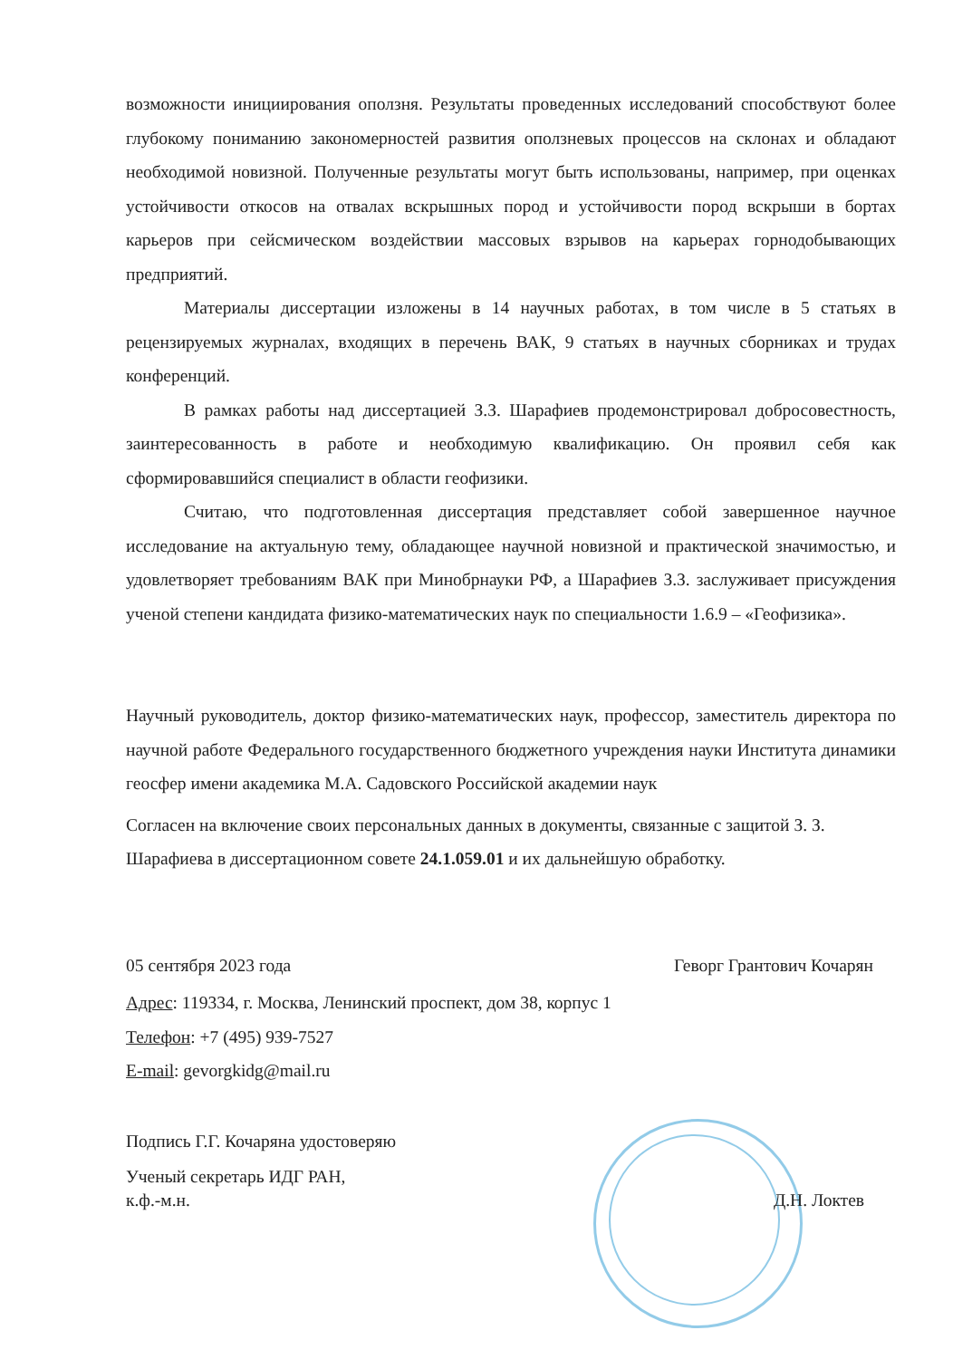возможности инициирования оползня. Результаты проведенных исследований способствуют более глубокому пониманию закономерностей развития оползневых процессов на склонах и обладают необходимой новизной. Полученные результаты могут быть использованы, например, при оценках устойчивости откосов на отвалах вскрышных пород и устойчивости пород вскрыши в бортах карьеров при сейсмическом воздействии массовых взрывов на карьерах горнодобывающих предприятий.
Материалы диссертации изложены в 14 научных работах, в том числе в 5 статьях в рецензируемых журналах, входящих в перечень ВАК, 9 статьях в научных сборниках и трудах конференций.
В рамках работы над диссертацией З.З. Шарафиев продемонстрировал добросовестность, заинтересованность в работе и необходимую квалификацию. Он проявил себя как сформировавшийся специалист в области геофизики.
Считаю, что подготовленная диссертация представляет собой завершенное научное исследование на актуальную тему, обладающее научной новизной и практической значимостью, и удовлетворяет требованиям ВАК при Минобрнауки РФ, а Шарафиев З.З. заслуживает присуждения ученой степени кандидата физико-математических наук по специальности 1.6.9 – «Геофизика».
Научный руководитель, доктор физико-математических наук, профессор, заместитель директора по научной работе Федерального государственного бюджетного учреждения науки Института динамики геосфер имени академика М.А. Садовского Российской академии наук
Согласен на включение своих персональных данных в документы, связанные с защитой З. З. Шарафиева в диссертационном совете 24.1.059.01 и их дальнейшую обработку.
05 сентября 2023 года Геворг Грантович Кочарян
Адрес: 119334, г. Москва, Ленинский проспект, дом 38, корпус 1
Телефон: +7 (495) 939-7527
E-mail: gevorgkidg@mail.ru
Подпись Г.Г. Кочаряна удостоверяю
Ученый секретарь ИДГ РАН,
к.ф.-м.н. Д.Н. Локтев